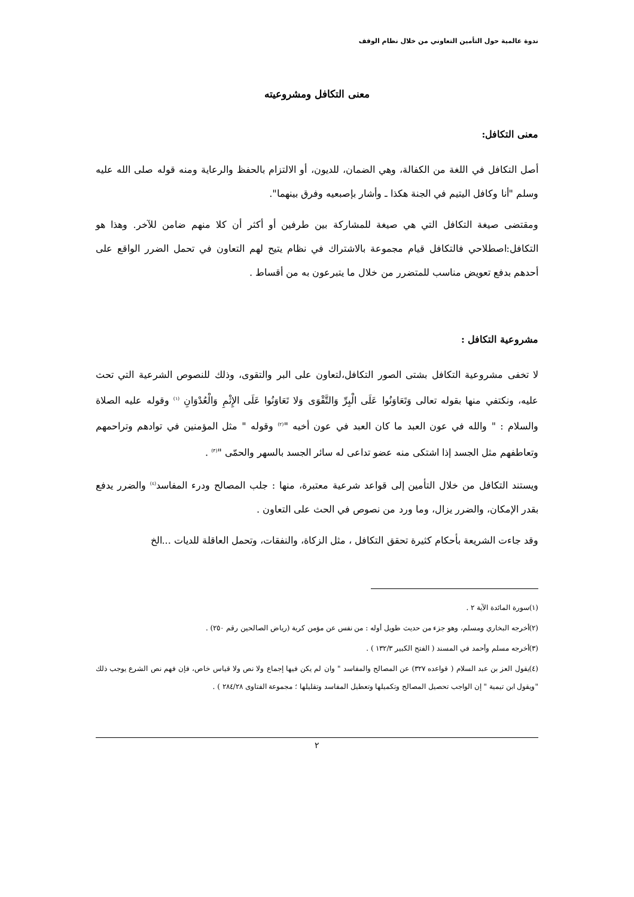ندوة عالمية حول التأمين التعاوني من خلال نظام الوقف
معنى التكافل ومشروعيته
معنى التكافل:
أصل التكافل في اللغة من الكفالة، وهي الضمان، للديون، أو الالتزام بالحفظ والرعاية ومنه قوله صلى الله عليه وسلم "أنا وكافل اليتيم في الجنة هكذا ـ وأشار بإصبعيه وفرق بينهما".
ومقتضى صيغة التكافل التي هي صيغة للمشاركة بين طرفين أو أكثر أن كلا منهم ضامن للآخر. وهذا هو التكافل:اصطلاحي فالتكافل قيام مجموعة بالاشتراك في نظام يتيح لهم التعاون في تحمل الضرر الواقع على أحدهم بدفع تعويض مناسب للمتضرر من خلال ما يتبرعون به من أقساط .
مشروعية التكافل :
لا تخفى مشروعية التكافل بشتى الصور التكافل،لتعاون على البر والتقوى، وذلك للنصوص الشرعية التي تحث عليه، ونكتفي منها بقوله تعالى وَتَعَاوَنُوا عَلَى الْبِرِّ وَالتَّقْوَى وَلا تَعَاوَنُوا عَلَى الإِثْمِ وَالْعُدْوَانِ <sup>(١)</sup> وقوله عليه الصلاة والسلام : " والله في عون العبد ما كان العبد في عون أخيه "<sup>(٢)</sup> وقوله " مثل المؤمنين في توادهم وتراحمهم وتعاطفهم مثل الجسد إذا اشتكى منه عضو تداعى له سائر الجسد بالسهر والحمّى "<sup>(٣)</sup> .
ويستند التكافل من خلال التأمين إلى قواعد شرعية معتبرة، منها : جلب المصالح ودرء المفاسد<sup>(٤)</sup> والضرر يدفع بقدر الإمكان، والضرر يزال، وما ورد من نصوص في الحث على التعاون .
وقد جاءت الشريعة بأحكام كثيرة تحقق التكافل ، مثل الزكاة، والنفقات، وتحمل العاقلة للديات ...الخ
(١)سورة المائدة الآية ٢ .
(٢)أخرجه البخاري ومسلم، وهو جزء من حديث طويل أوله : من نفس عن مؤمن كربة (رياض الصالحين رقم ٢٥٠) .
(٣)أخرجه مسلم وأحمد في المسند ( الفتح الكبير ١٣٢/٣ ) .
(٤)يقول العز بن عبد السلام ( قواعده ٣٢٧) عن المصالح والمفاسد " وان لم يكن فيها إجماع ولا نص ولا قياس خاص، فإن فهم نص الشرع يوجب ذلك "ويقول ابن تيمية " إن الواجب تحصيل المصالح وتكميلها وتعطيل المفاسد وتقليلها ؛ مجموعة الفتاوى ٢٨٤/٢٨ ) .
٢